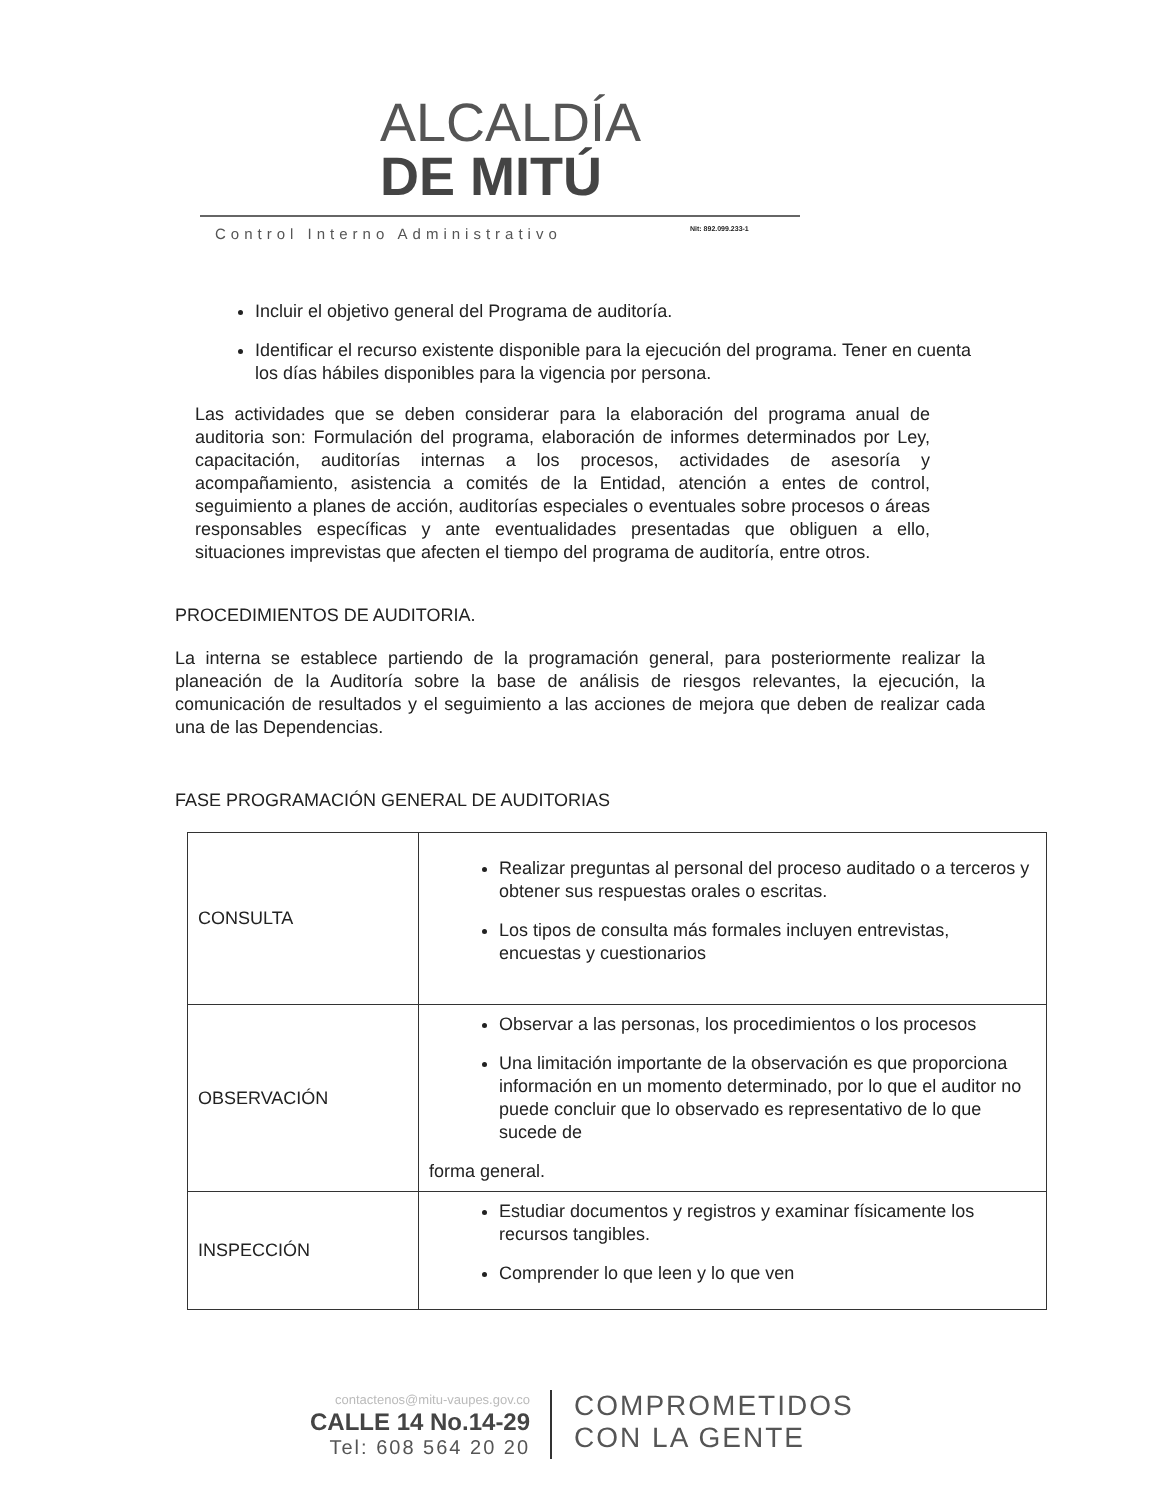ALCALDÍA
DE MITÚ
Control Interno Administrativo
Nit: 892.099.233-1
Incluir el objetivo general del Programa de auditoría.
Identificar el recurso existente disponible para la ejecución del programa. Tener en cuenta los días hábiles disponibles para la vigencia por persona.
Las actividades que se deben considerar para la elaboración del programa anual de auditoria son: Formulación del programa, elaboración de informes determinados por Ley, capacitación, auditorías internas a los procesos, actividades de asesoría y acompañamiento, asistencia a comités de la Entidad, atención a entes de control, seguimiento a planes de acción, auditorías especiales o eventuales sobre procesos o áreas responsables específicas y ante eventualidades presentadas que obliguen a ello, situaciones imprevistas que afecten el tiempo del programa de auditoría, entre otros.
PROCEDIMIENTOS DE AUDITORIA.
La interna se establece partiendo de la programación general, para posteriormente realizar la planeación de la Auditoría sobre la base de análisis de riesgos relevantes, la ejecución, la comunicación de resultados y el seguimiento a las acciones de mejora que deben de realizar cada una de las Dependencias.
FASE PROGRAMACIÓN GENERAL DE AUDITORIAS
| CONSULTA | Realizar preguntas al personal del proceso auditado o a terceros y obtener sus respuestas orales o escritas. Los tipos de consulta más formales incluyen entrevistas, encuestas y cuestionarios |
| OBSERVACIÓN | Observar a las personas, los procedimientos o los procesos Una limitación importante de la observación es que proporciona información en un momento determinado, por lo que el auditor no puede concluir que lo observado es representativo de lo que sucede de forma general. |
| INSPECCIÓN | Estudiar documentos y registros y examinar físicamente los recursos tangibles. Comprender lo que leen y lo que ven |
contactenos@mitu-vaupes.gov.co
CALLE 14 No.14-29
Tel: 608 564 20 20
COMPROMETIDOS
CON LA GENTE